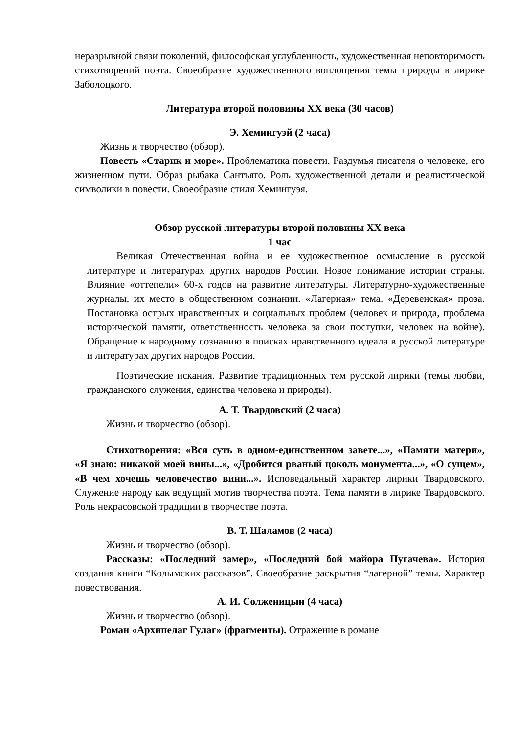неразрывной связи поколений, философская углубленность, художественная неповторимость стихотворений поэта. Своеобразие художественного воплощения темы природы в лирике Заболоцкого.
Литература второй половины XX века (30 часов)
Э. Хемингуэй (2 часа)
Жизнь и творчество (обзор).
Повесть «Старик и море». Проблематика повести. Раздумья писателя о человеке, его жизненном пути. Образ рыбака Сантьяго. Роль художественной детали и реалистической символики в повести. Своеобразие стиля Хемингуэя.
Обзор русской литературы второй половины XX века
1 час
Великая Отечественная война и ее художественное осмысление в русской литературе и литературах других народов России. Новое понимание истории страны. Влияние «оттепели» 60-х годов на развитие литературы. Литературно-художественные журналы, их место в общественном сознании. «Лагерная» тема. «Деревенская» проза. Постановка острых нравственных и социальных проблем (человек и природа, проблема исторической памяти, ответственность человека за свои поступки, человек на войне). Обращение к народному сознанию в поисках нравственного идеала в русской литературе и литературах других народов России.
Поэтические искания. Развитие традиционных тем русской лирики (темы любви, гражданского служения, единства человека и природы).
А. Т. Твардовский (2 часа)
Жизнь и творчество (обзор).
Стихотворения: «Вся суть в одном-единственном завете...», «Памяти матери», «Я знаю: никакой моей вины...», «Дробится рваный цоколь монумента...», «О сущем», «В чем хочешь человечество вини...». Исповедальный характер лирики Твардовского. Служение народу как ведущий мотив творчества поэта. Тема памяти в лирике Твардовского. Роль некрасовской традиции в творчестве поэта.
В. Т. Шаламов (2 часа)
Жизнь и творчество (обзор).
Рассказы: «Последний замер», «Последний бой майора Пугачева». История создания книги “Колымских рассказов”. Своеобразие раскрытия “лагерной” темы. Характер повествования.
А. И. Солженицын (4 часа)
Жизнь и творчество (обзор).
Роман «Архипелаг Гулаг» (фрагменты). Отражение в романе